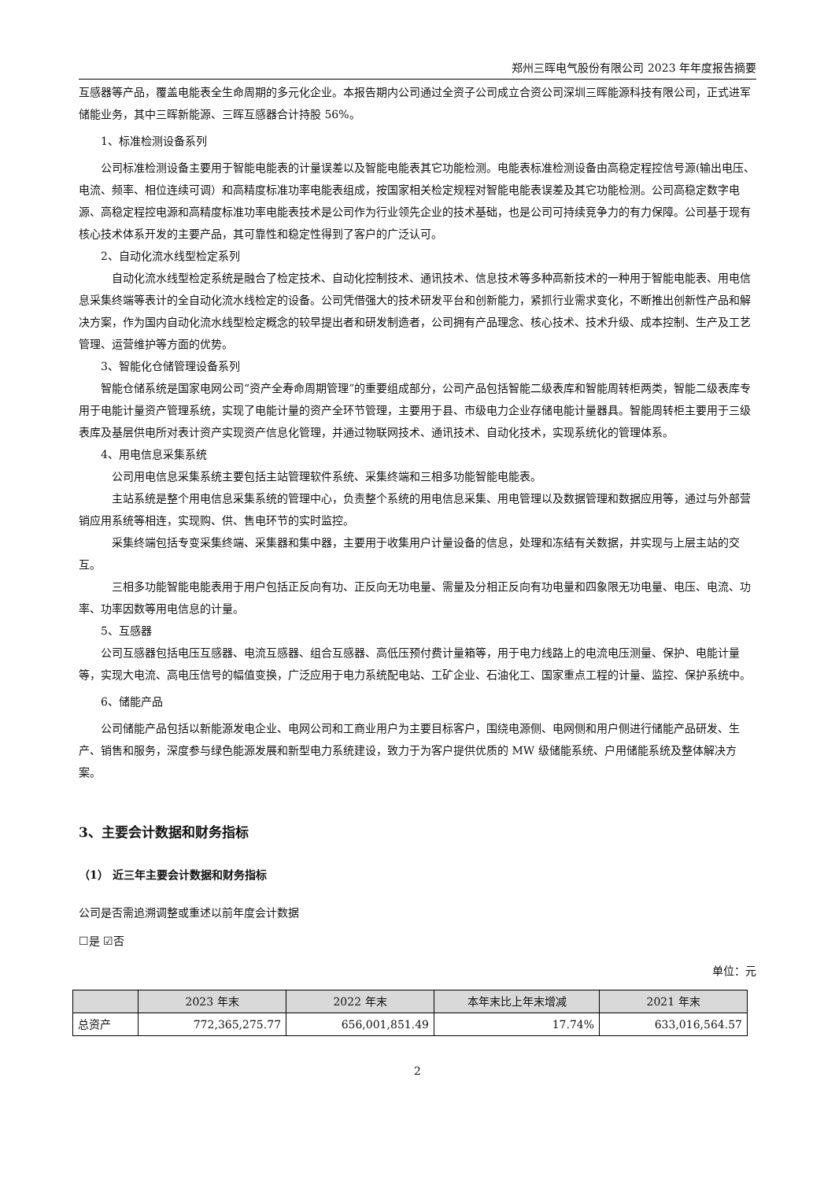郑州三晖电气股份有限公司 2023 年年度报告摘要
互感器等产品，覆盖电能表全生命周期的多元化企业。本报告期内公司通过全资子公司成立合资公司深圳三晖能源科技有限公司，正式进军储能业务，其中三晖新能源、三晖互感器合计持股 56%。
1、标准检测设备系列
公司标准检测设备主要用于智能电能表的计量误差以及智能电能表其它功能检测。电能表标准检测设备由高稳定程控信号源(输出电压、电流、频率、相位连续可调）和高精度标准功率电能表组成，按国家相关检定规程对智能电能表误差及其它功能检测。公司高稳定数字电源、高稳定程控电源和高精度标准功率电能表技术是公司作为行业领先企业的技术基础，也是公司可持续竞争力的有力保障。公司基于现有核心技术体系开发的主要产品，其可靠性和稳定性得到了客户的广泛认可。
2、自动化流水线型检定系列
自动化流水线型检定系统是融合了检定技术、自动化控制技术、通讯技术、信息技术等多种高新技术的一种用于智能电能表、用电信息采集终端等表计的全自动化流水线检定的设备。公司凭借强大的技术研发平台和创新能力，紧抓行业需求变化，不断推出创新性产品和解决方案，作为国内自动化流水线型检定概念的较早提出者和研发制造者，公司拥有产品理念、核心技术、技术升级、成本控制、生产及工艺管理、运营维护等方面的优势。
3、智能化仓储管理设备系列
智能仓储系统是国家电网公司“资产全寿命周期管理”的重要组成部分，公司产品包括智能二级表库和智能周转柜两类，智能二级表库专用于电能计量资产管理系统，实现了电能计量的资产全环节管理，主要用于县、市级电力企业存储电能计量器具。智能周转柜主要用于三级表库及基层供电所对表计资产实现资产信息化管理，并通过物联网技术、通讯技术、自动化技术，实现系统化的管理体系。
4、用电信息采集系统
公司用电信息采集系统主要包括主站管理软件系统、采集终端和三相多功能智能电能表。
主站系统是整个用电信息采集系统的管理中心，负责整个系统的用电信息采集、用电管理以及数据管理和数据应用等，通过与外部营销应用系统等相连，实现购、供、售电环节的实时监控。
采集终端包括专变采集终端、采集器和集中器，主要用于收集用户计量设备的信息，处理和冻结有关数据，并实现与上层主站的交互。
三相多功能智能电能表用于用户包括正反向有功、正反向无功电量、需量及分相正反向有功电量和四象限无功电量、电压、电流、功率、功率因数等用电信息的计量。
5、互感器
公司互感器包括电压互感器、电流互感器、组合互感器、高低压预付费计量箱等，用于电力线路上的电流电压测量、保护、电能计量等，实现大电流、高电压信号的幅值变换，广泛应用于电力系统配电站、工矿企业、石油化工、国家重点工程的计量、监控、保护系统中。
6、储能产品
公司储能产品包括以新能源发电企业、电网公司和工商业用户为主要目标客户，围绕电源侧、电网侧和用户侧进行储能产品研发、生产、销售和服务，深度参与绿色能源发展和新型电力系统建设，致力于为客户提供优质的 MW 级储能系统、户用储能系统及整体解决方案。
3、主要会计数据和财务指标
（1） 近三年主要会计数据和财务指标
公司是否需追溯调整或重述以前年度会计数据
☐是 ☑否
单位：元
| | 2023 年末 | 2022 年末 | 本年末比上年末增减 | 2021 年末 |
| --- | --- | --- | --- | --- |
| 总资产 | 772,365,275.77 | 656,001,851.49 | 17.74% | 633,016,564.57 |
2